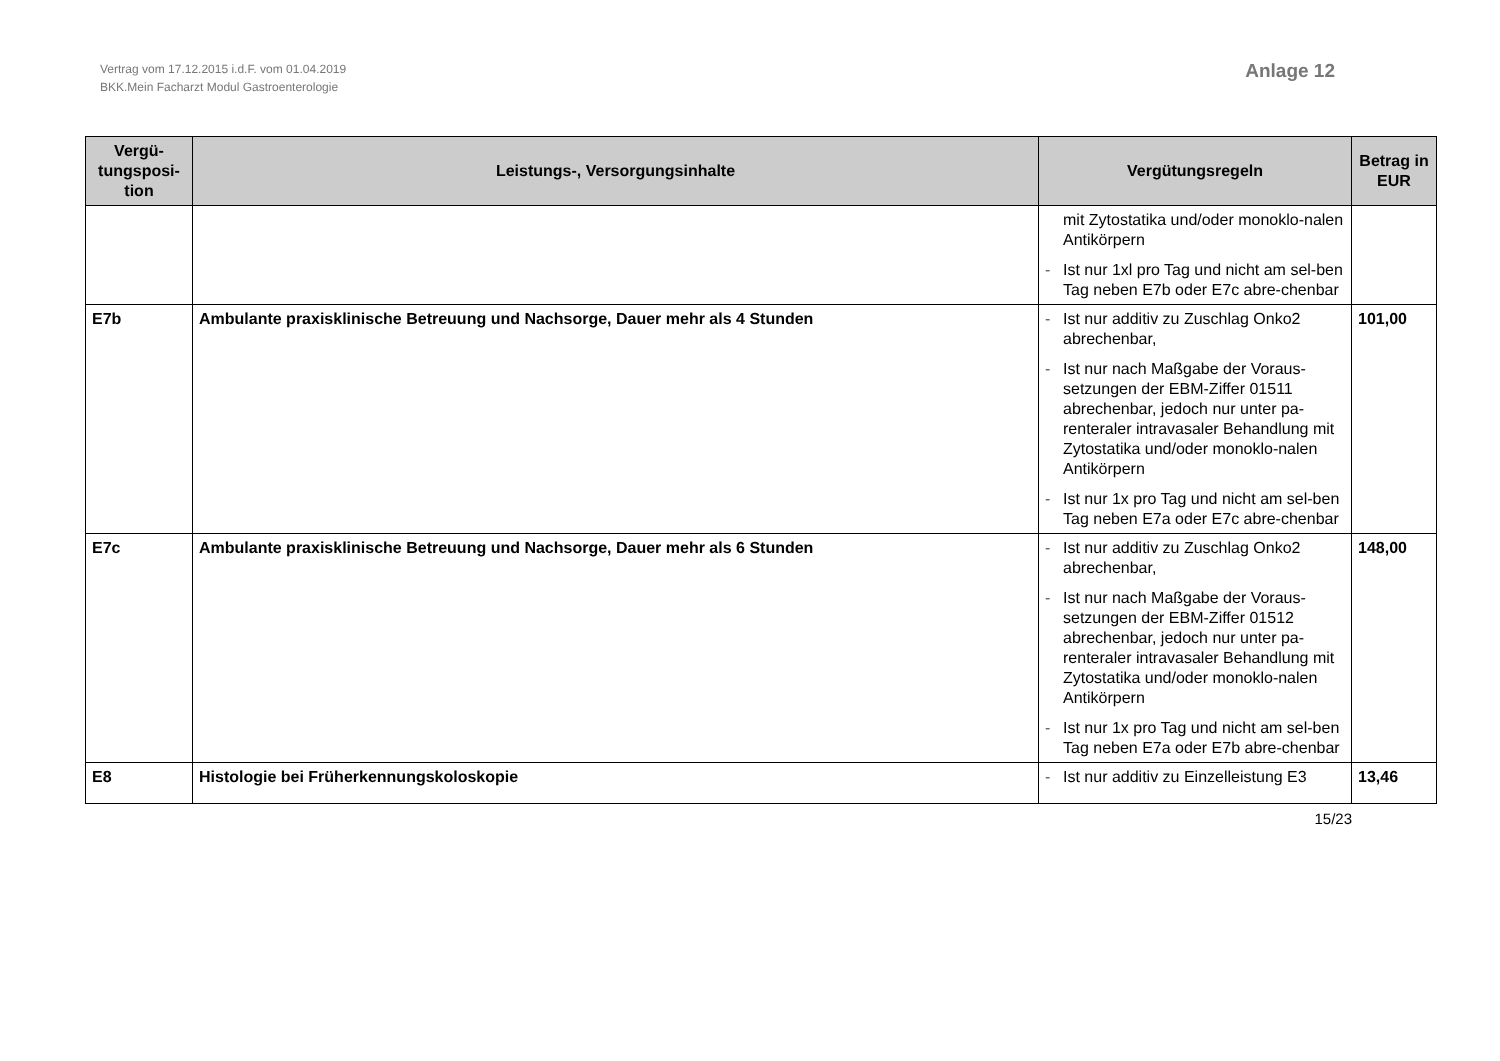Vertrag vom 17.12.2015 i.d.F. vom 01.04.2019
BKK.Mein Facharzt Modul Gastroenterologie
Anlage 12
| Vergü- tungsposi- tion | Leistungs-, Versorgungsinhalte | Vergütungsregeln | Betrag in EUR |
| --- | --- | --- | --- |
| | | mit Zytostatika und/oder monoklo-nalen Antikörpern - Ist nur 1xl pro Tag und nicht am sel-ben Tag neben E7b oder E7c abre-chenbar | |
| E7b | Ambulante praxisklinische Betreuung und Nachsorge, Dauer mehr als 4 Stunden | - Ist nur additiv zu Zuschlag Onko2 abrechenbar, - Ist nur nach Maßgabe der Voraus-setzungen der EBM-Ziffer 01511 abrechenbar, jedoch nur unter pa-renteraler intravasaler Behandlung mit Zytostatika und/oder monoklo-nalen Antikörpern - Ist nur 1x pro Tag und nicht am sel-ben Tag neben E7a oder E7c abre-chenbar | 101,00 |
| E7c | Ambulante praxisklinische Betreuung und Nachsorge, Dauer mehr als 6 Stunden | - Ist nur additiv zu Zuschlag Onko2 abrechenbar, - Ist nur nach Maßgabe der Voraus-setzungen der EBM-Ziffer 01512 abrechenbar, jedoch nur unter pa-renteraler intravasaler Behandlung mit Zytostatika und/oder monoklo-nalen Antikörpern - Ist nur 1x pro Tag und nicht am sel-ben Tag neben E7a oder E7b abre-chenbar | 148,00 |
| E8 | Histologie bei Früherkennungskoloskopie | - Ist nur additiv zu Einzelleistung E3 | 13,46 |
15/23